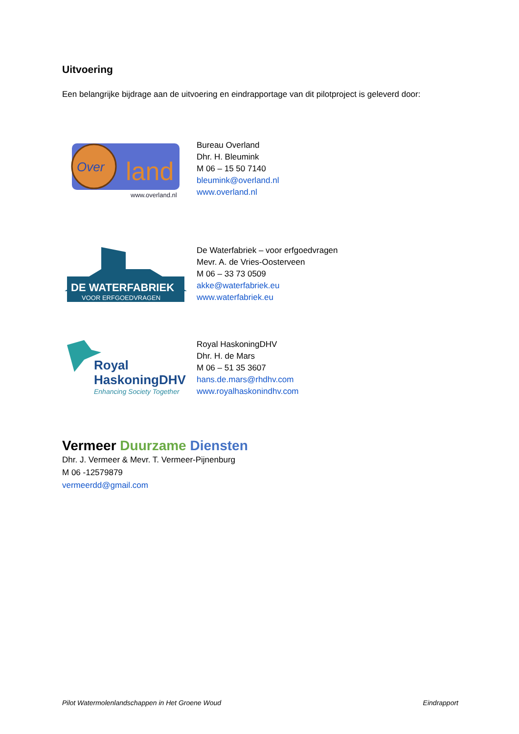Uitvoering
Een belangrijke bijdrage aan de uitvoering en eindrapportage van dit pilotproject is geleverd door:
Over
land
www.overland.nl
Bureau Overland
Dhr. H. Bleumink
M 06 – 15 50 7140
bleumink@overland.nl
www.overland.nl
DE WATERFABRIEK
VOOR ERFGOEDVRAGEN
De Waterfabriek – voor erfgoedvragen
Mevr. A. de Vries-Oosterveen
M 06 – 33 73 0509
akke@waterfabriek.eu
www.waterfabriek.eu
Royal
HaskoningDHV
Enhancing Society Together
Royal HaskoningDHV
Dhr. H. de Mars
M 06 – 51 35 3607
hans.de.mars@rhdhv.com
www.royalhaskonindhv.com
Vermeer Duurzame Diensten
Dhr. J. Vermeer & Mevr. T. Vermeer-Pijnenburg
M 06 -12579879
vermeerdd@gmail.com
Pilot Watermolenlandschappen in Het Groene Woud Eindrapport